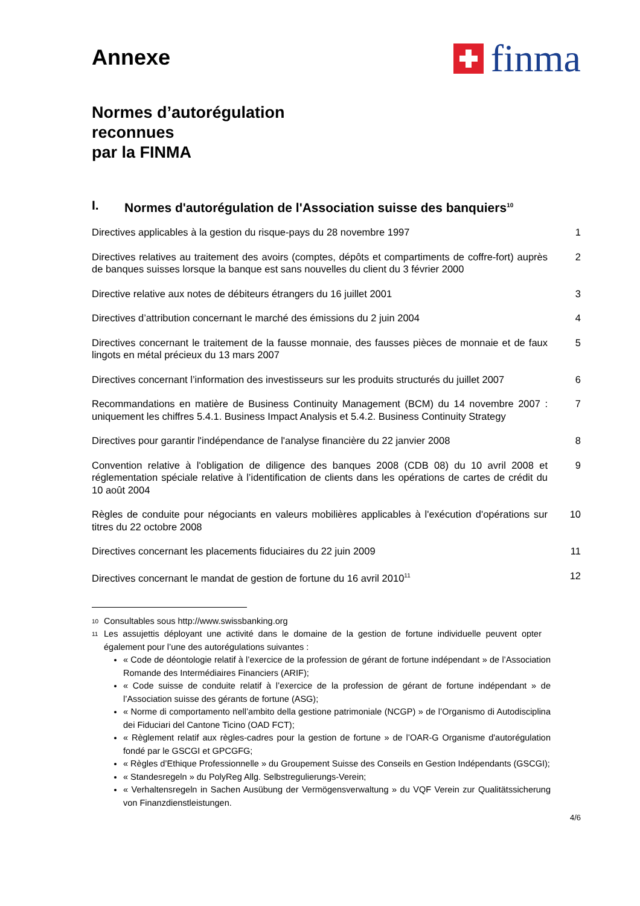Annexe
finma
Normes d’autorégulation
reconnues
par la FINMA
I. Normes d'autorégulation de l'Association suisse des banquiers<sup>10</sup>
Directives applicables à la gestion du risque-pays du 28 novembre 1997 1
Directives relatives au traitement des avoirs (comptes, dépôts et compartiments de coffre-fort) auprès de banques suisses lorsque la banque est sans nouvelles du client du 3 février 2000
2
Directive relative aux notes de débiteurs étrangers du 16 juillet 2001 3
Directives d’attribution concernant le marché des émissions du 2 juin 2004 4
Directives concernant le traitement de la fausse monnaie, des fausses pièces de monnaie et de faux lingots en métal précieux du 13 mars 2007
5
Directives concernant l’information des investisseurs sur les produits structurés du juillet 2007
6
Recommandations en matière de Business Continuity Management (BCM) du 14 novembre 2007 : uniquement les chiffres 5.4.1. Business Impact Analysis et 5.4.2. Business Continuity Strategy
7
Directives pour garantir l'indépendance de l'analyse financière du 22 janvier 2008
8
Convention relative à l'obligation de diligence des banques 2008 (CDB 08) du 10 avril 2008 et réglementation spéciale relative à l’identification de clients dans les opérations de cartes de crédit du 10 août 2004
9
Règles de conduite pour négociants en valeurs mobilières applicables à l'exécution d'opérations sur titres du 22 octobre 2008
10
Directives concernant les placements fiduciaires du 22 juin 2009 11
Directives concernant le mandat de gestion de fortune du 16 avril 2010<sup>11</sup>
12
10 Consultables sous http://www.swissbanking.org
11 Les assujettis déployant une activité dans le domaine de la gestion de fortune individuelle peuvent opter également pour l’une des autorégulations suivantes :
« Code de déontologie relatif à l’exercice de la profession de gérant de fortune indépendant » de l’Association Romande des Intermédiaires Financiers (ARIF);
« Code suisse de conduite relatif à l’exercice de la profession de gérant de fortune indépendant » de l’Association suisse des gérants de fortune (ASG);
« Norme di comportamento nell’ambito della gestione patrimoniale (NCGP) » de l’Organismo di Autodisciplina dei Fiduciari del Cantone Ticino (OAD FCT);
« Règlement relatif aux règles-cadres pour la gestion de fortune » de l’OAR-G Organisme d'autorégulation fondé par le GSCGI et GPCGFG;
« Règles d’Ethique Professionnelle » du Groupement Suisse des Conseils en Gestion Indépendants (GSCGI);
« Standesregeln » du PolyReg Allg. Selbstregulierungs-Verein;
« Verhaltensregeln in Sachen Ausübung der Vermögensverwaltung » du VQF Verein zur Qualitätssicherung von Finanzdienstleistungen.
4/6